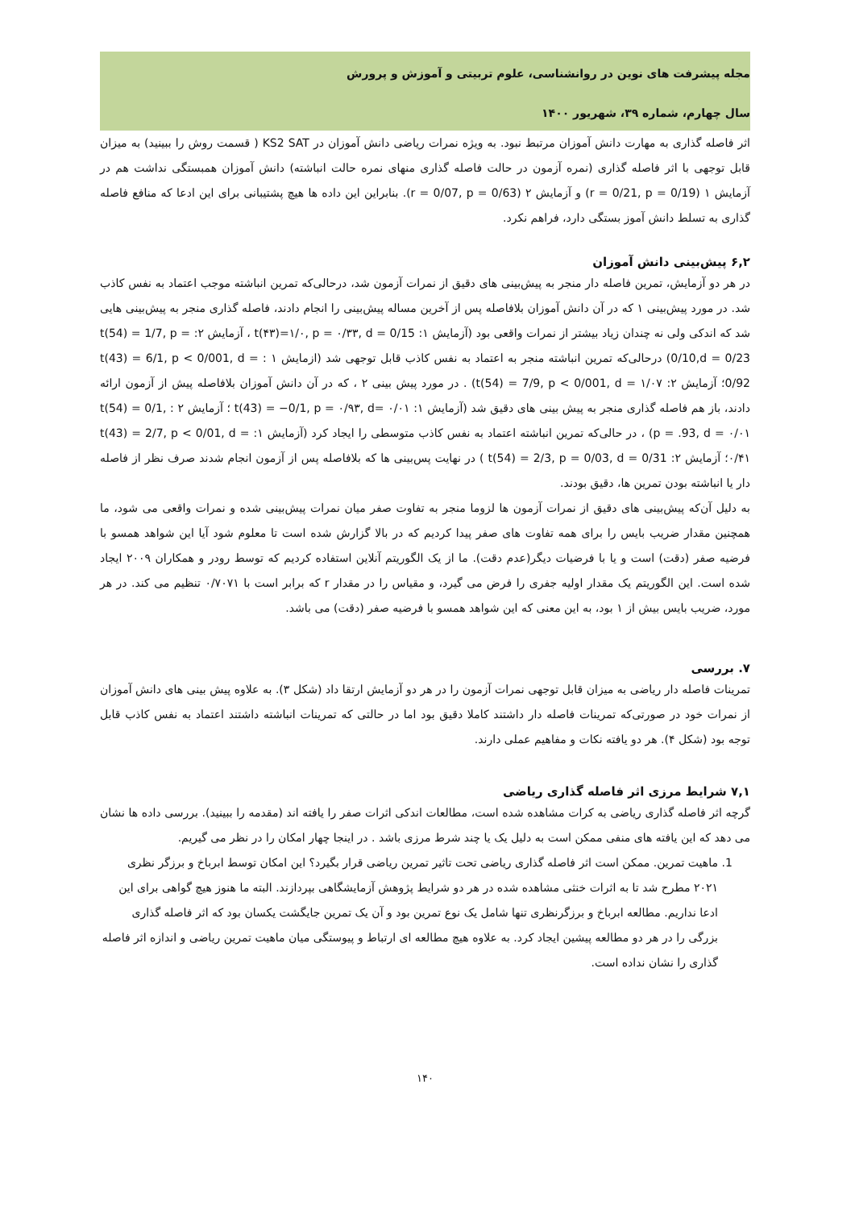مجله پیشرفت های نوین در روانشناسی، علوم تربیتی و آموزش و پرورش
سال چهارم، شماره ۳۹، شهریور ۱۴۰۰
اثر فاصله گذاری به مهارت دانش آموزان مرتبط نبود. به ویژه نمرات ریاضی دانش آموزان در KS2 SAT ( قسمت روش را ببینید) به میزان قابل توجهی با اثر فاصله گذاری (نمره آزمون در حالت فاصله گذاری منهای نمره حالت انباشته) دانش آموزان همبستگی نداشت هم در آزمایش ۱ (r = 0/21, p = 0/19) و آزمایش ۲ (r = 0/07, p = 0/63). بنابراین این داده ها هیچ پشتیبانی برای این ادعا که منافع فاصله گذاری به تسلط دانش آموز بستگی دارد، فراهم نکرد.
۶,۲ پیش‌بینی دانش آموزان
در هر دو آزمایش، تمرین فاصله دار منجر به پیش‌بینی های دقیق از نمرات آزمون شد، درحالی‌که تمرین انباشته موجب اعتماد به نفس کاذب شد. در مورد پیش‌بینی ۱ که در آن دانش آموزان بلافاصله پس از آخرین مساله پیش‌بینی را انجام دادند، فاصله گذاری منجر به پیش‌بینی هایی شد که اندکی ولی نه چندان زیاد بیشتر از نمرات واقعی بود (آزمایش ۱: t(۴۳)=۱/۰, p = ۰/۳۳, d = 0/15 ، آزمایش ۲: t(54) = 1/7, p = 0/10,d = 0/23) درحالی‌که تمرین انباشته منجر به اعتماد به نفس کاذب قابل توجهی شد (ازمایش ۱ : t(43) = 6/1, p < 0/001, d = 0/92؛ آزمایش ۲: t(54) = 7/9, p < 0/001, d = ۱/۰۷) . در مورد پیش بینی ۲ ، که در آن دانش آموزان بلافاصله پیش از آزمون ارائه دادند، باز هم فاصله گذاری منجر به پیش بینی های دقیق شد (آزمایش ۱: t(43) = −0/1, p = ۰/۹۳, d= ۰/۰۱ ؛ آزمایش ۲ : t(54) = 0/1, p = .93, d = ۰/۰۱) ، در حالی‌که تمرین انباشته اعتماد به نفس کاذب متوسطی را ایجاد کرد (آزمایش ۱: t(43) = 2/7, p < 0/01, d = ۰/۴۱؛ آزمایش ۲: t(54) = 2/3, p = 0/03, d = 0/31 ) در نهایت پس‌بینی ها که بلافاصله پس از آزمون انجام شدند صرف نظر از فاصله دار یا انباشته بودن تمرین ها، دقیق بودند.
به دلیل آن‌که پیش‌بینی های دقیق از نمرات آزمون ها لزوما منجر به تفاوت صفر میان نمرات پیش‌بینی شده و نمرات واقعی می شود، ما همچنین مقدار ضریب بایس را برای همه تفاوت های صفر پیدا کردیم که در بالا گزارش شده است تا معلوم شود آیا این شواهد همسو با فرضیه صفر (دقت) است و یا با فرضیات دیگر(عدم دقت). ما از یک الگوریتم آنلاین استفاده کردیم که توسط رودر و همکاران ۲۰۰۹ ایجاد شده است. این الگوریتم یک مقدار اولیه جفری را فرض می گیرد، و مقیاس را در مقدار r که برابر است با ۰/۷۰۷۱ تنظیم می کند. در هر مورد، ضریب بایس بیش از ۱ بود، به این معنی که این شواهد همسو با فرضیه صفر (دقت) می باشد.
۷. بررسی
تمرینات فاصله دار ریاضی به میزان قابل توجهی نمرات آزمون را در هر دو آزمایش ارتقا داد (شکل ۳). به علاوه پیش بینی های دانش آموزان از نمرات خود در صورتی‌که تمرینات فاصله دار داشتند کاملا دقیق بود اما در حالتی که تمرینات انباشته داشتند اعتماد به نفس کاذب قابل توجه بود (شکل ۴). هر دو یافته نکات و مفاهیم عملی دارند.
۷,۱ شرایط مرزی اثر فاصله گذاری ریاضی
گرچه اثر فاصله گذاری ریاضی به کرات مشاهده شده است، مطالعات اندکی اثرات صفر را یافته اند (مقدمه را ببینید). بررسی داده ها نشان می دهد که این یافته های منفی ممکن است به دلیل یک یا چند شرط مرزی باشد . در اینجا چهار امکان را در نظر می گیریم.
1. ماهیت تمرین. ممکن است اثر فاصله گذاری ریاضی تحت تاثیر تمرین ریاضی قرار بگیرد؟ این امکان توسط ابرباخ و برزگر نظری ۲۰۲۱ مطرح شد تا به اثرات خنثی مشاهده شده در هر دو شرایط پژوهش آزمایشگاهی بپردازند. البته ما هنوز هیچ گواهی برای این ادعا نداریم. مطالعه ابرباخ و برزگرنظری تنها شامل یک نوع تمرین بود و آن یک تمرین جایگشت یکسان بود که اثر فاصله گذاری بزرگی را در هر دو مطالعه پیشین ایجاد کرد. به علاوه هیچ مطالعه ای ارتباط و پیوستگی میان ماهیت تمرین ریاضی و اندازه اثر فاصله گذاری را نشان نداده است.
۱۴۰